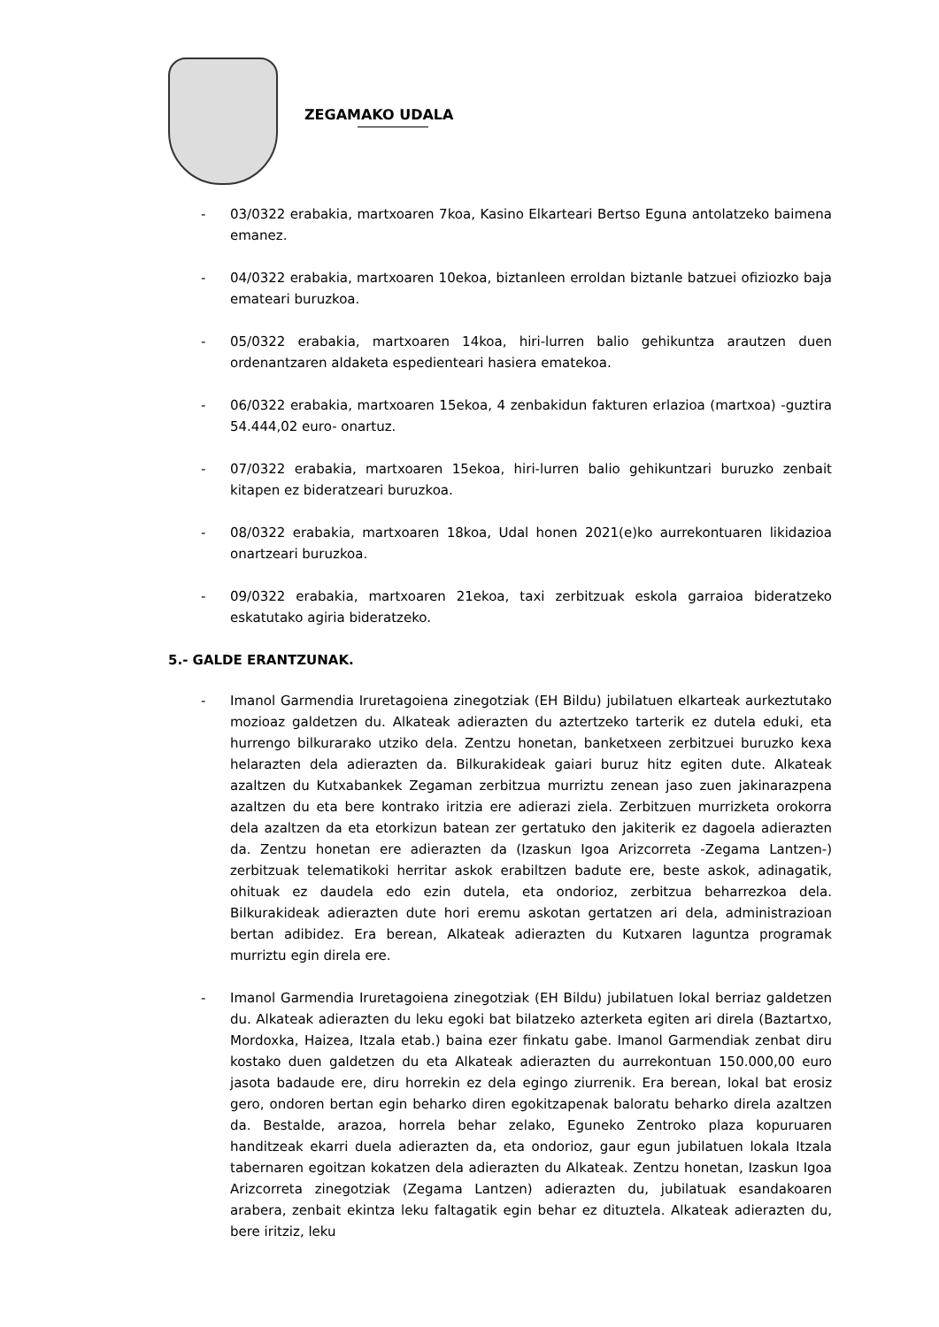ZEGAMAKO UDALA
- 03/0322 erabakia, martxoaren 7koa, Kasino Elkarteari Bertso Eguna antolatzeko baimena emanez.
- 04/0322 erabakia, martxoaren 10ekoa, biztanleen erroldan biztanle batzuei ofiziozko baja emateari buruzkoa.
- 05/0322 erabakia, martxoaren 14koa, hiri-lurren balio gehikuntza arautzen duen ordenantzaren aldaketa espedienteari hasiera ematekoa.
- 06/0322 erabakia, martxoaren 15ekoa, 4 zenbakidun fakturen erlazioa (martxoa) -guztira 54.444,02 euro- onartuz.
- 07/0322 erabakia, martxoaren 15ekoa, hiri-lurren balio gehikuntzari buruzko zenbait kitapen ez bideratzeari buruzkoa.
- 08/0322 erabakia, martxoaren 18koa, Udal honen 2021(e)ko aurrekontuaren likidazioa onartzeari buruzkoa.
- 09/0322 erabakia, martxoaren 21ekoa, taxi zerbitzuak eskola garraioa bideratzeko eskatutako agiria bideratzeko.
5.- GALDE ERANTZUNAK.
- Imanol Garmendia Iruretagoiena zinegotziak (EH Bildu) jubilatuen elkarteak aurkeztutako mozioaz galdetzen du. Alkateak adierazten du aztertzeko tarterik ez dutela eduki, eta hurrengo bilkurarako utziko dela. Zentzu honetan, banketxeen zerbitzuei buruzko kexa helarazten dela adierazten da. Bilkurakideak gaiari buruz hitz egiten dute. Alkateak azaltzen du Kutxabankek Zegaman zerbitzua murriztu zenean jaso zuen jakinarazpena azaltzen du eta bere kontrako iritzia ere adierazi ziela. Zerbitzuen murrizketa orokorra dela azaltzen da eta etorkizun batean zer gertatuko den jakiterik ez dagoela adierazten da. Zentzu honetan ere adierazten da (Izaskun Igoa Arizcorreta -Zegama Lantzen-) zerbitzuak telematikoki herritar askok erabiltzen badute ere, beste askok, adinagatik, ohituak ez daudela edo ezin dutela, eta ondorioz, zerbitzua beharrezkoa dela. Bilkurakideak adierazten dute hori eremu askotan gertatzen ari dela, administrazioan bertan adibidez. Era berean, Alkateak adierazten du Kutxaren laguntza programak murriztu egin direla ere.
- Imanol Garmendia Iruretagoiena zinegotziak (EH Bildu) jubilatuen lokal berriaz galdetzen du. Alkateak adierazten du leku egoki bat bilatzeko azterketa egiten ari direla (Baztartxo, Mordoxka, Haizea, Itzala etab.) baina ezer finkatu gabe. Imanol Garmendiak zenbat diru kostako duen galdetzen du eta Alkateak adierazten du aurrekontuan 150.000,00 euro jasota badaude ere, diru horrekin ez dela egingo ziurrenik. Era berean, lokal bat erosiz gero, ondoren bertan egin beharko diren egokitzapenak baloratu beharko direla azaltzen da. Bestalde, arazoa, horrela behar zelako, Eguneko Zentroko plaza kopuruaren handitzeak ekarri duela adierazten da, eta ondorioz, gaur egun jubilatuen lokala Itzala tabernaren egoitzan kokatzen dela adierazten du Alkateak. Zentzu honetan, Izaskun Igoa Arizcorreta zinegotziak (Zegama Lantzen) adierazten du, jubilatuak esandakoaren arabera, zenbait ekintza leku faltagatik egin behar ez dituztela. Alkateak adierazten du, bere iritziz, leku